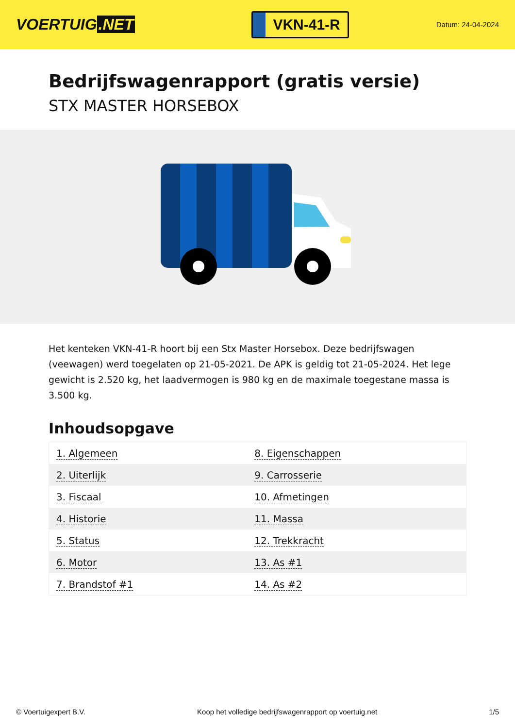VOERTUIG.NET
VKN-41-R
Datum: 24-04-2024
Bedrijfswagenrapport (gratis versie)
STX MASTER HORSEBOX
Het kenteken VKN-41-R hoort bij een Stx Master Horsebox. Deze bedrijfswagen (veewagen) werd toegelaten op 21-05-2021. De APK is geldig tot 21-05-2024. Het lege gewicht is 2.520 kg, het laadvermogen is 980 kg en de maximale toegestane massa is 3.500 kg.
Inhoudsopgave
| 1. Algemeen | 8. Eigenschappen |
| 2. Uiterlijk | 9. Carrosserie |
| 3. Fiscaal | 10. Afmetingen |
| 4. Historie | 11. Massa |
| 5. Status | 12. Trekkracht |
| 6. Motor | 13. As #1 |
| 7. Brandstof #1 | 14. As #2 |
© Voertuigexpert B.V. Koop het volledige bedrijfswagenrapport op voertuig.net 1/5